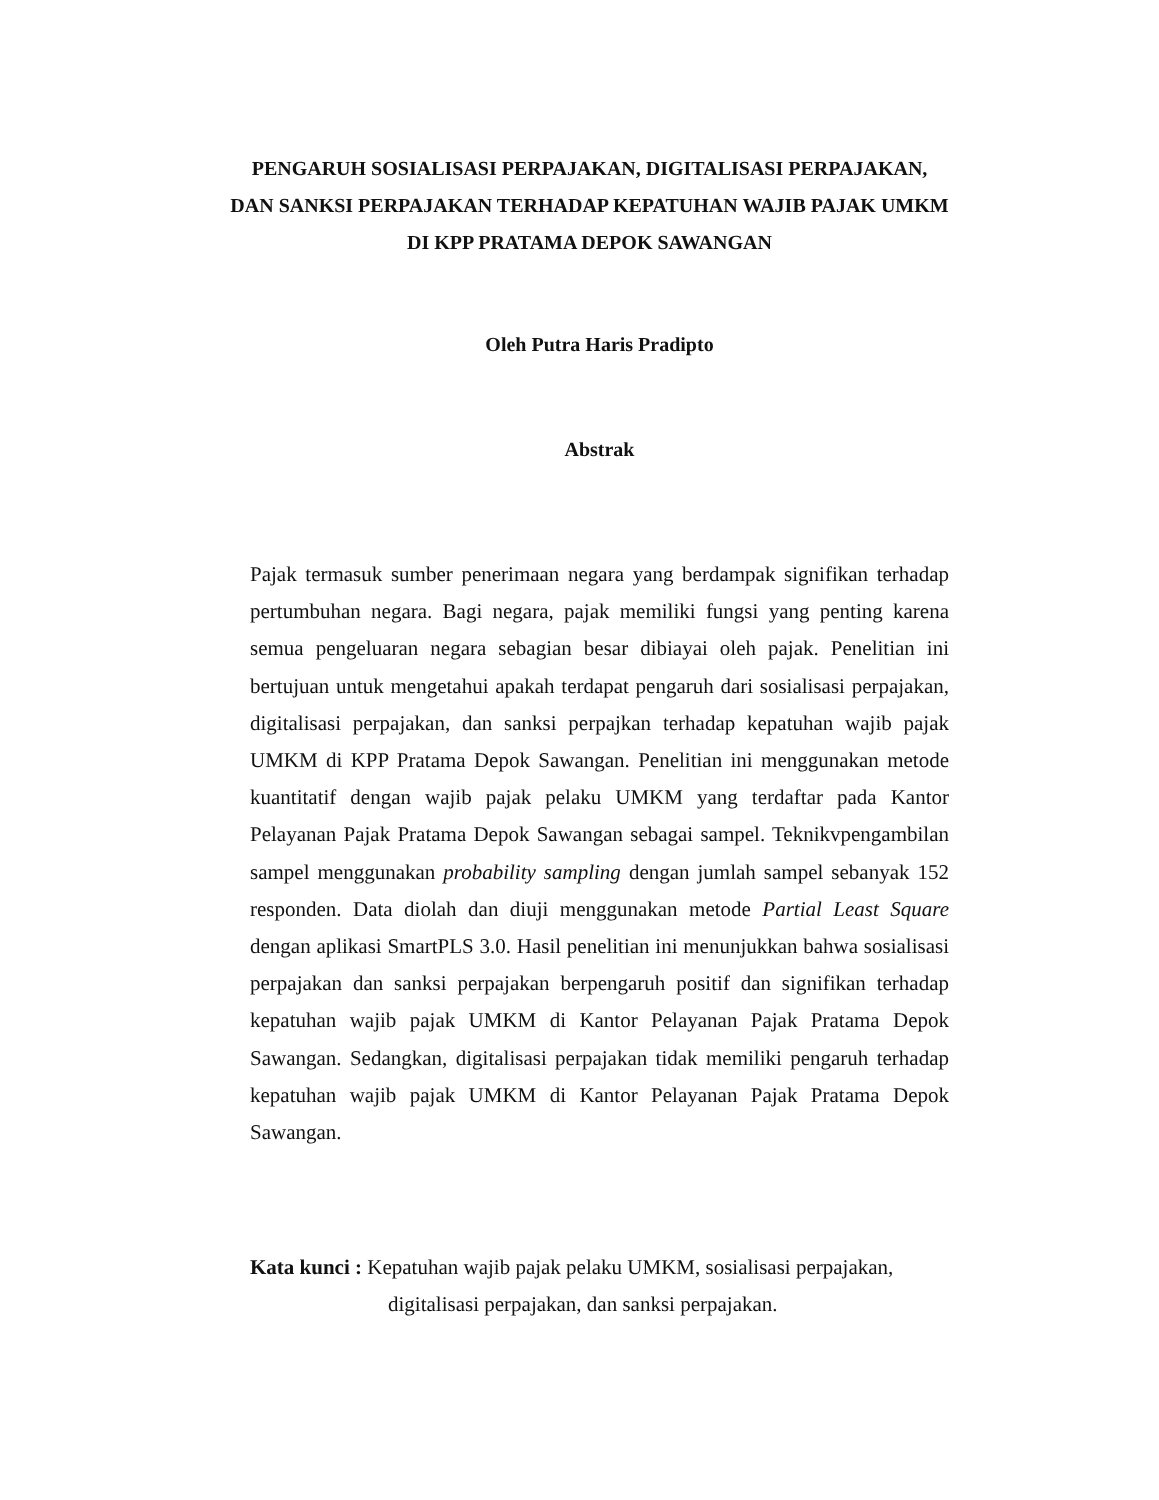PENGARUH SOSIALISASI PERPAJAKAN, DIGITALISASI PERPAJAKAN, DAN SANKSI PERPAJAKAN TERHADAP KEPATUHAN WAJIB PAJAK UMKM DI KPP PRATAMA DEPOK SAWANGAN
Oleh Putra Haris Pradipto
Abstrak
Pajak termasuk sumber penerimaan negara yang berdampak signifikan terhadap pertumbuhan negara. Bagi negara, pajak memiliki fungsi yang penting karena semua pengeluaran negara sebagian besar dibiayai oleh pajak. Penelitian ini bertujuan untuk mengetahui apakah terdapat pengaruh dari sosialisasi perpajakan, digitalisasi perpajakan, dan sanksi perpajkan terhadap kepatuhan wajib pajak UMKM di KPP Pratama Depok Sawangan. Penelitian ini menggunakan metode kuantitatif dengan wajib pajak pelaku UMKM yang terdaftar pada Kantor Pelayanan Pajak Pratama Depok Sawangan sebagai sampel. Teknikvpengambilan sampel menggunakan probability sampling dengan jumlah sampel sebanyak 152 responden. Data diolah dan diuji menggunakan metode Partial Least Square dengan aplikasi SmartPLS 3.0. Hasil penelitian ini menunjukkan bahwa sosialisasi perpajakan dan sanksi perpajakan berpengaruh positif dan signifikan terhadap kepatuhan wajib pajak UMKM di Kantor Pelayanan Pajak Pratama Depok Sawangan. Sedangkan, digitalisasi perpajakan tidak memiliki pengaruh terhadap kepatuhan wajib pajak UMKM di Kantor Pelayanan Pajak Pratama Depok Sawangan.
Kata kunci : Kepatuhan wajib pajak pelaku UMKM, sosialisasi perpajakan,
digitalisasi perpajakan, dan sanksi perpajakan.